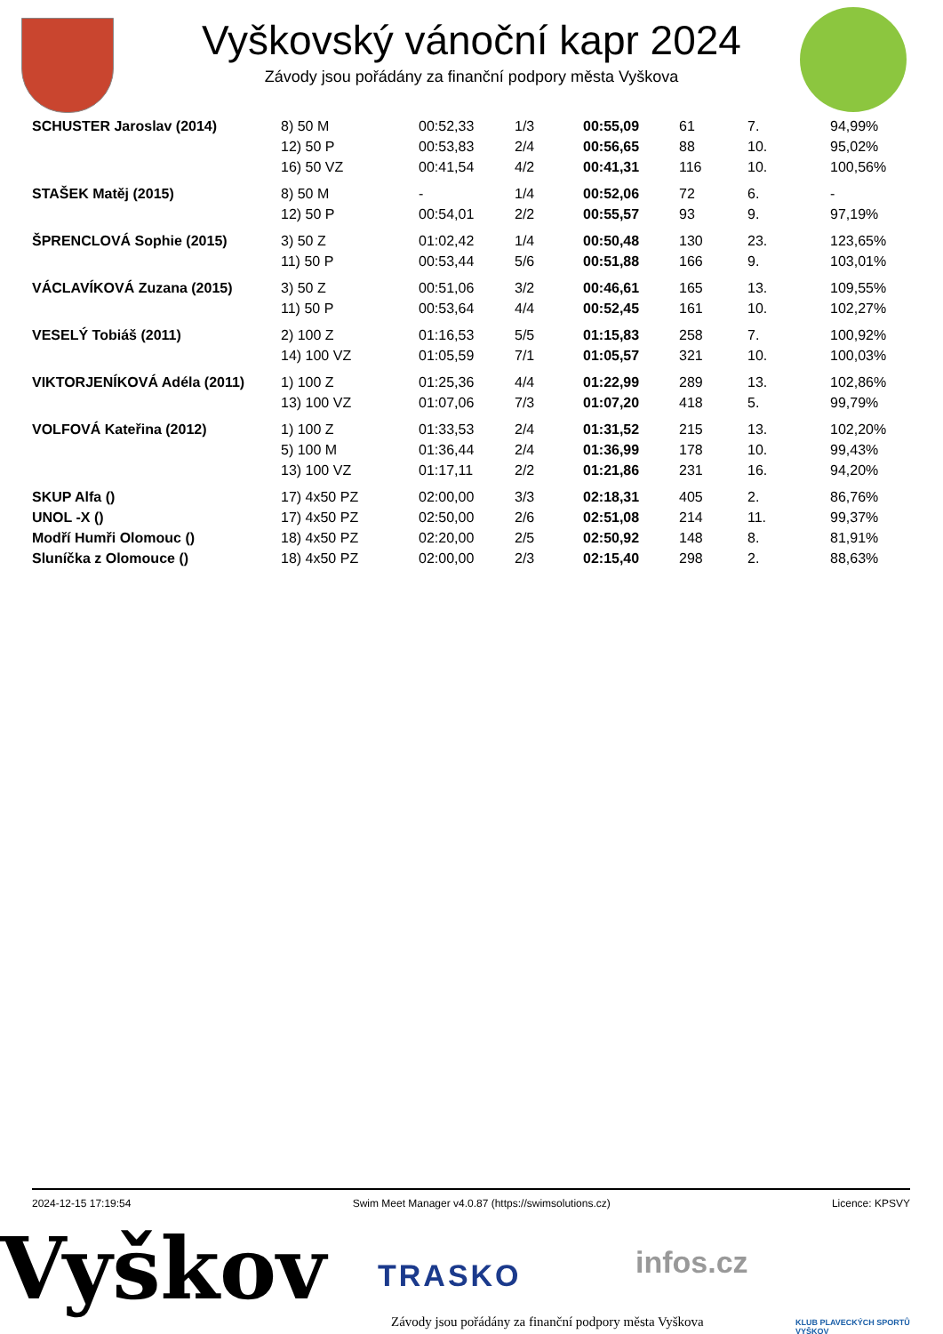Vyškovský vánoční kapr 2024
Závody jsou pořádány za finanční podpory města Vyškova
| SCHUSTER Jaroslav (2014) | 8) 50 M | 00:52,33 | 1/3 | 00:55,09 | 61 | 7. | 94,99% |
| | 12) 50 P | 00:53,83 | 2/4 | 00:56,65 | 88 | 10. | 95,02% |
| | 16) 50 VZ | 00:41,54 | 4/2 | 00:41,31 | 116 | 10. | 100,56% |
| STAŠEK Matěj (2015) | 8) 50 M | - | 1/4 | 00:52,06 | 72 | 6. | - |
| | 12) 50 P | 00:54,01 | 2/2 | 00:55,57 | 93 | 9. | 97,19% |
| ŠPRENCLOVÁ Sophie (2015) | 3) 50 Z | 01:02,42 | 1/4 | 00:50,48 | 130 | 23. | 123,65% |
| | 11) 50 P | 00:53,44 | 5/6 | 00:51,88 | 166 | 9. | 103,01% |
| VÁCLAVÍKOVÁ Zuzana (2015) | 3) 50 Z | 00:51,06 | 3/2 | 00:46,61 | 165 | 13. | 109,55% |
| | 11) 50 P | 00:53,64 | 4/4 | 00:52,45 | 161 | 10. | 102,27% |
| VESELÝ Tobiáš (2011) | 2) 100 Z | 01:16,53 | 5/5 | 01:15,83 | 258 | 7. | 100,92% |
| | 14) 100 VZ | 01:05,59 | 7/1 | 01:05,57 | 321 | 10. | 100,03% |
| VIKTORJENÍKOVÁ Adéla (2011) | 1) 100 Z | 01:25,36 | 4/4 | 01:22,99 | 289 | 13. | 102,86% |
| | 13) 100 VZ | 01:07,06 | 7/3 | 01:07,20 | 418 | 5. | 99,79% |
| VOLFOVÁ Kateřina (2012) | 1) 100 Z | 01:33,53 | 2/4 | 01:31,52 | 215 | 13. | 102,20% |
| | 5) 100 M | 01:36,44 | 2/4 | 01:36,99 | 178 | 10. | 99,43% |
| | 13) 100 VZ | 01:17,11 | 2/2 | 01:21,86 | 231 | 16. | 94,20% |
| SKUP Alfa () | 17) 4x50 PZ | 02:00,00 | 3/3 | 02:18,31 | 405 | 2. | 86,76% |
| UNOL -X () | 17) 4x50 PZ | 02:50,00 | 2/6 | 02:51,08 | 214 | 11. | 99,37% |
| Modří Humři Olomouc () | 18) 4x50 PZ | 02:20,00 | 2/5 | 02:50,92 | 148 | 8. | 81,91% |
| Sluníčka z Olomouce () | 18) 4x50 PZ | 02:00,00 | 2/3 | 02:15,40 | 298 | 2. | 88,63% |
2024-12-15 17:19:54 Swim Meet Manager v4.0.87 (https://swimsolutions.cz) Licence: KPSVY
Vyškov TRASKO infos.cz
Závody jsou pořádány za finanční podpory města Vyškova
KLUB PLAVECKÝCH SPORTŮ VYŠKOV